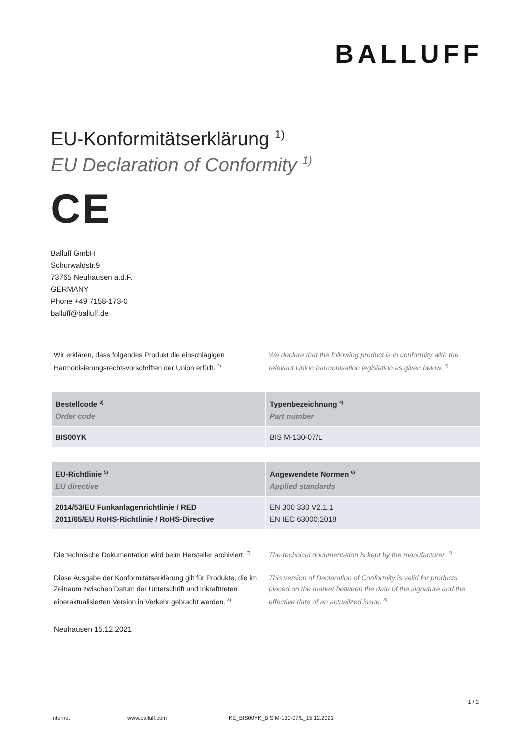BALLUFF
EU-Konformitätserklärung <sup>1)</sup>
EU Declaration of Conformity <sup>1)</sup>
CE
Balluff GmbH
Schurwaldstr.9
73765 Neuhausen a.d.F.
GERMANY
Phone +49 7158-173-0
balluff@balluff.de
Wir erklären, dass folgendes Produkt die einschlägigen Harmonisierungsrechtsvorschriften der Union erfüllt. <sup>2)</sup>
We declare that the following product is in conformity with the relevant Union harmonisation legislation as given below. <sup>2)</sup>
| Bestellcode <sup>3)</sup> Order code | Typenbezeichnung <sup>4)</sup> Part number |
| --- | --- |
| BIS00YK | BIS M-130-07/L |
| EU-Richtlinie <sup>5)</sup> EU directive | Angewendete Normen <sup>6)</sup> Applied standards |
| --- | --- |
| 2014/53/EU Funkanlagenrichtlinie / RED 2011/65/EU RoHS-Richtlinie / RoHS-Directive | EN 300 330 V2.1.1 EN IEC 63000:2018 |
Die technische Dokumentation wird beim Hersteller archiviert. <sup>7)</sup>
The technical documentation is kept by the manufacturer. <sup>7)</sup>
Diese Ausgabe der Konformitätserklärung gilt für Produkte, die im Zeitraum zwischen Datum der Unterschrift und Inkrafttreten eineraktualisierten Version in Verkehr gebracht werden. <sup>8)</sup>
This version of Declaration of Conformity is valid for products placed on the market between the date of the signature and the effective date of an actualized issue. <sup>8)</sup>
Neuhausen 15.12.2021
1 / 2
Internet www.balluff.com KE_BIS00YK_BIS M-130-07/L_15.12.2021